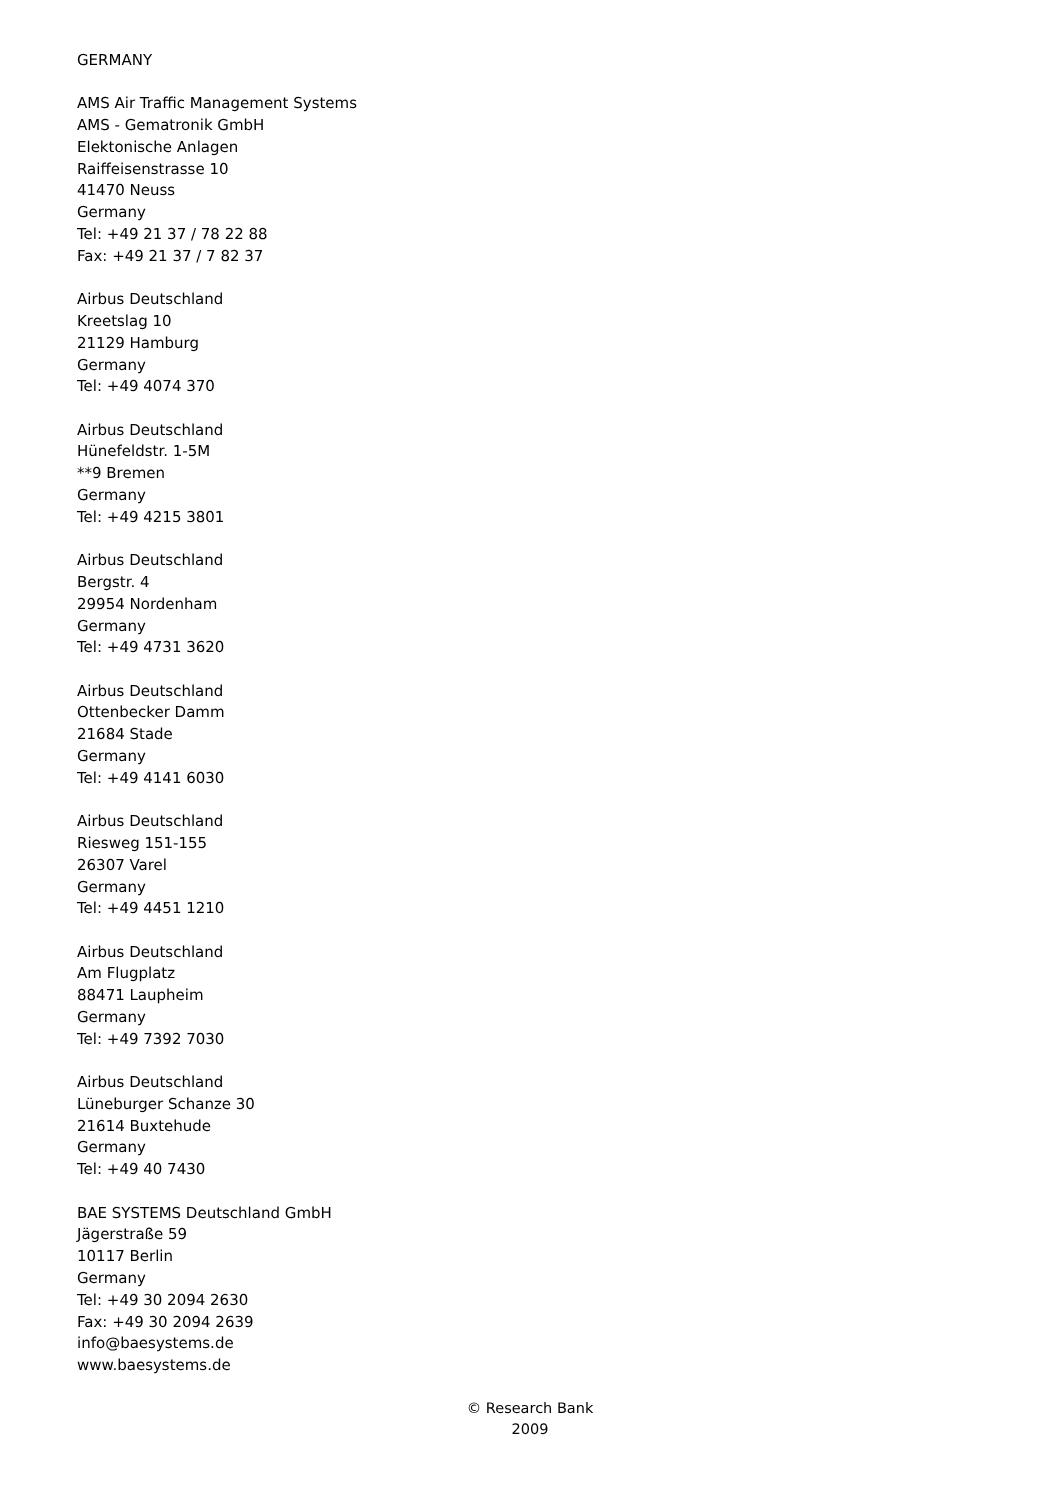GERMANY
AMS Air Traffic Management Systems
AMS - Gematronik GmbH
Elektonische Anlagen
Raiffeisenstrasse 10
41470 Neuss
Germany
Tel: +49 21 37 / 78 22 88
Fax: +49 21 37 / 7 82 37
Airbus Deutschland
Kreetslag 10
21129 Hamburg
Germany
Tel: +49 4074 370
Airbus Deutschland
Hünefeldstr. 1-5M
**9 Bremen
Germany
Tel: +49 4215 3801
Airbus Deutschland
Bergstr. 4
29954 Nordenham
Germany
Tel: +49 4731 3620
Airbus Deutschland
Ottenbecker Damm
21684 Stade
Germany
Tel: +49 4141 6030
Airbus Deutschland
Riesweg 151-155
26307 Varel
Germany
Tel: +49 4451 1210
Airbus Deutschland
Am Flugplatz
88471 Laupheim
Germany
Tel: +49 7392 7030
Airbus Deutschland
Lüneburger Schanze 30
21614 Buxtehude
Germany
Tel: +49 40 7430
BAE SYSTEMS Deutschland GmbH
Jägerstraße 59
10117 Berlin
Germany
Tel: +49 30 2094 2630
Fax: +49 30 2094 2639
info@baesystems.de
www.baesystems.de
© Research Bank
2009